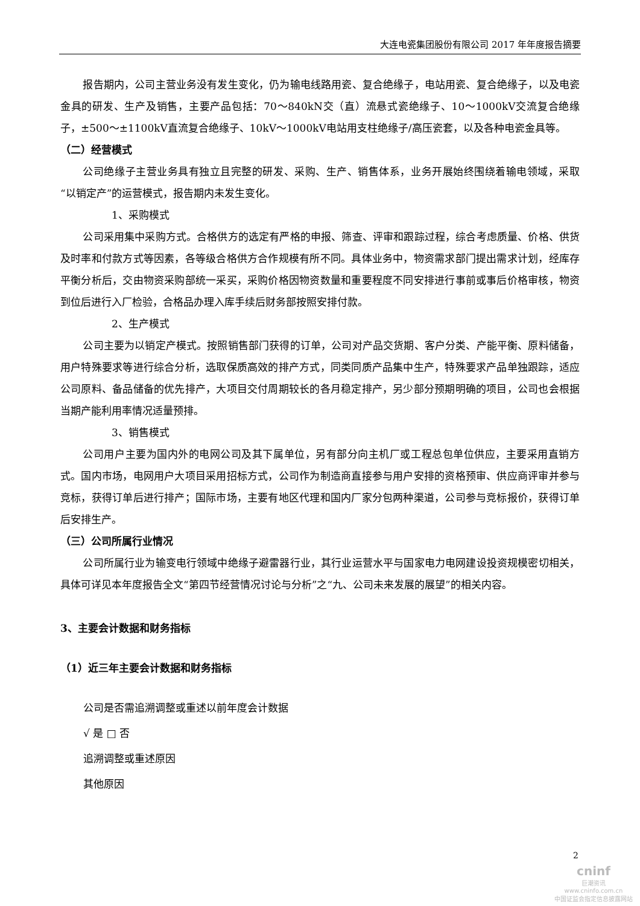大连电瓷集团股份有限公司 2017 年年度报告摘要
报告期内，公司主营业务没有发生变化，仍为输电线路用瓷、复合绝缘子，电站用瓷、复合绝缘子，以及电瓷金具的研发、生产及销售，主要产品包括：70～840kN交（直）流悬式瓷绝缘子、10～1000kV交流复合绝缘子，±500～±1100kV直流复合绝缘子、10kV～1000kV电站用支柱绝缘子/高压瓷套，以及各种电瓷金具等。
（二）经营模式
公司绝缘子主营业务具有独立且完整的研发、采购、生产、销售体系，业务开展始终围绕着输电领域，采取“以销定产”的运营模式，报告期内未发生变化。
1、采购模式
公司采用集中采购方式。合格供方的选定有严格的申报、筛查、评审和跟踪过程，综合考虑质量、价格、供货及时率和付款方式等因素，各等级合格供方合作规模有所不同。具体业务中，物资需求部门提出需求计划，经库存平衡分析后，交由物资采购部统一采买，采购价格因物资数量和重要程度不同安排进行事前或事后价格审核，物资到位后进行入厂检验，合格品办理入库手续后财务部按照安排付款。
2、生产模式
公司主要为以销定产模式。按照销售部门获得的订单，公司对产品交货期、客户分类、产能平衡、原料储备，用户特殊要求等进行综合分析，选取保质高效的排产方式，同类同质产品集中生产，特殊要求产品单独跟踪，适应公司原料、备品储备的优先排产，大项目交付周期较长的各月稳定排产，另少部分预期明确的项目，公司也会根据当期产能利用率情况适量预排。
3、销售模式
公司用户主要为国内外的电网公司及其下属单位，另有部分向主机厂或工程总包单位供应，主要采用直销方式。国内市场，电网用户大项目采用招标方式，公司作为制造商直接参与用户安排的资格预审、供应商评审并参与竞标，获得订单后进行排产；国际市场，主要有地区代理和国内厂家分包两种渠道，公司参与竞标报价，获得订单后安排生产。
（三）公司所属行业情况
公司所属行业为输变电行领域中绝缘子避雷器行业，其行业运营水平与国家电力电网建设投资规模密切相关，具体可详见本年度报告全文“第四节经营情况讨论与分析”之“九、公司未来发展的展望”的相关内容。
3、主要会计数据和财务指标
（1）近三年主要会计数据和财务指标
公司是否需追溯调整或重述以前年度会计数据
√ 是 □ 否
追溯调整或重述原因
其他原因
2
cninf
巨潮资讯
www.cninfo.com.cn
中国证监会指定信息披露网站